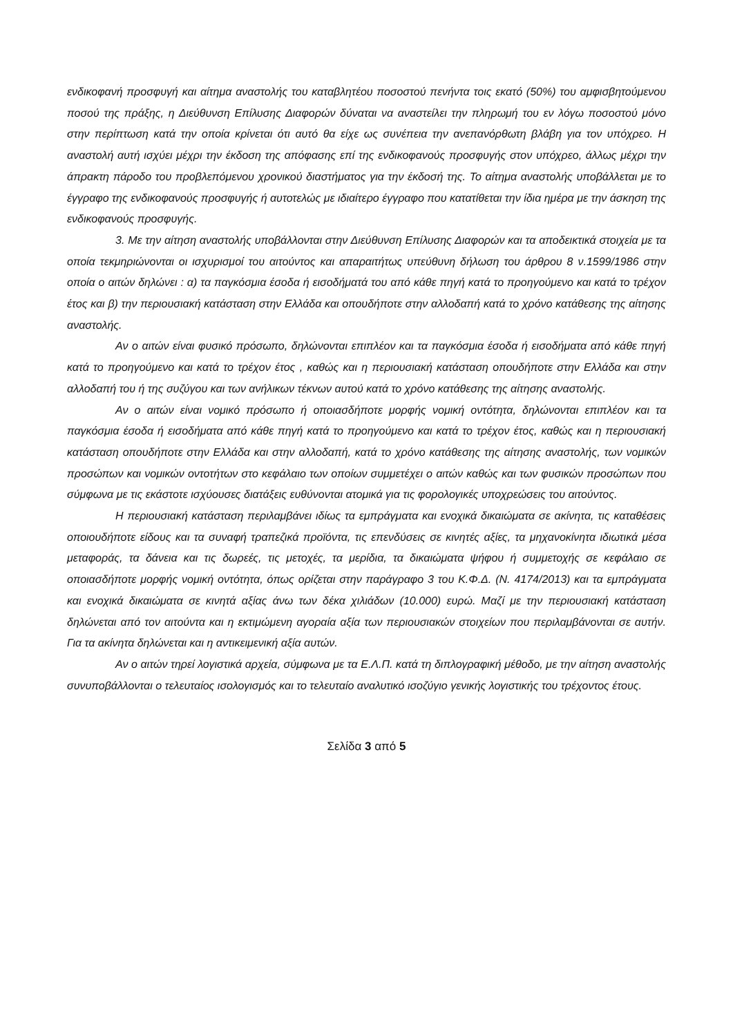ενδικοφανή προσφυγή και αίτημα αναστολής του καταβλητέου ποσοστού πενήντα τοις εκατό (50%) του αμφισβητούμενου ποσού της πράξης, η Διεύθυνση Επίλυσης Διαφορών δύναται να αναστείλει την πληρωμή του εν λόγω ποσοστού μόνο στην περίπτωση κατά την οποία κρίνεται ότι αυτό θα είχε ως συνέπεια την ανεπανόρθωτη βλάβη για τον υπόχρεο. Η αναστολή αυτή ισχύει μέχρι την έκδοση της απόφασης επί της ενδικοφανούς προσφυγής στον υπόχρεο, άλλως μέχρι την άπρακτη πάροδο του προβλεπόμενου χρονικού διαστήματος για την έκδοσή της. Το αίτημα αναστολής υποβάλλεται με το έγγραφο της ενδικοφανούς προσφυγής ή αυτοτελώς με ιδιαίτερο έγγραφο που κατατίθεται την ίδια ημέρα με την άσκηση της ενδικοφανούς προσφυγής.
3. Με την αίτηση αναστολής υποβάλλονται στην Διεύθυνση Επίλυσης Διαφορών και τα αποδεικτικά στοιχεία με τα οποία τεκμηριώνονται οι ισχυρισμοί του αιτούντος και απαραιτήτως υπεύθυνη δήλωση του άρθρου 8 ν.1599/1986 στην οποία ο αιτών δηλώνει : α) τα παγκόσμια έσοδα ή εισοδήματά του από κάθε πηγή κατά το προηγούμενο και κατά το τρέχον έτος και β) την περιουσιακή κατάσταση στην Ελλάδα και οπουδήποτε στην αλλοδαπή κατά το χρόνο κατάθεσης της αίτησης αναστολής.
Αν ο αιτών είναι φυσικό πρόσωπο, δηλώνονται επιπλέον και τα παγκόσμια έσοδα ή εισοδήματα από κάθε πηγή κατά το προηγούμενο και κατά το τρέχον έτος , καθώς και η περιουσιακή κατάσταση οπουδήποτε στην Ελλάδα και στην αλλοδαπή του ή της συζύγου και των ανήλικων τέκνων αυτού κατά το χρόνο κατάθεσης της αίτησης αναστολής.
Αν ο αιτών είναι νομικό πρόσωπο ή οποιασδήποτε μορφής νομική οντότητα, δηλώνονται επιπλέον και τα παγκόσμια έσοδα ή εισοδήματα από κάθε πηγή κατά το προηγούμενο και κατά το τρέχον έτος, καθώς και η περιουσιακή κατάσταση οπουδήποτε στην Ελλάδα και στην αλλοδαπή, κατά το χρόνο κατάθεσης της αίτησης αναστολής, των νομικών προσώπων και νομικών οντοτήτων στο κεφάλαιο των οποίων συμμετέχει ο αιτών καθώς και των φυσικών προσώπων που σύμφωνα με τις εκάστοτε ισχύουσες διατάξεις ευθύνονται ατομικά για τις φορολογικές υποχρεώσεις του αιτούντος.
Η περιουσιακή κατάσταση περιλαμβάνει ιδίως τα εμπράγματα και ενοχικά δικαιώματα σε ακίνητα, τις καταθέσεις οποιουδήποτε είδους και τα συναφή τραπεζικά προϊόντα, τις επενδύσεις σε κινητές αξίες, τα μηχανοκίνητα ιδιωτικά μέσα μεταφοράς, τα δάνεια και τις δωρεές, τις μετοχές, τα μερίδια, τα δικαιώματα ψήφου ή συμμετοχής σε κεφάλαιο σε οποιασδήποτε μορφής νομική οντότητα, όπως ορίζεται στην παράγραφο 3 του Κ.Φ.Δ. (Ν. 4174/2013) και τα εμπράγματα και ενοχικά δικαιώματα σε κινητά αξίας άνω των δέκα χιλιάδων (10.000) ευρώ. Μαζί με την περιουσιακή κατάσταση δηλώνεται από τον αιτούντα και η εκτιμώμενη αγοραία αξία των περιουσιακών στοιχείων που περιλαμβάνονται σε αυτήν. Για τα ακίνητα δηλώνεται και η αντικειμενική αξία αυτών.
Αν ο αιτών τηρεί λογιστικά αρχεία, σύμφωνα με τα Ε.Λ.Π. κατά τη διπλογραφική μέθοδο, με την αίτηση αναστολής συνυποβάλλονται ο τελευταίος ισολογισμός και το τελευταίο αναλυτικό ισοζύγιο γενικής λογιστικής του τρέχοντος έτους.
Σελίδα 3 από 5